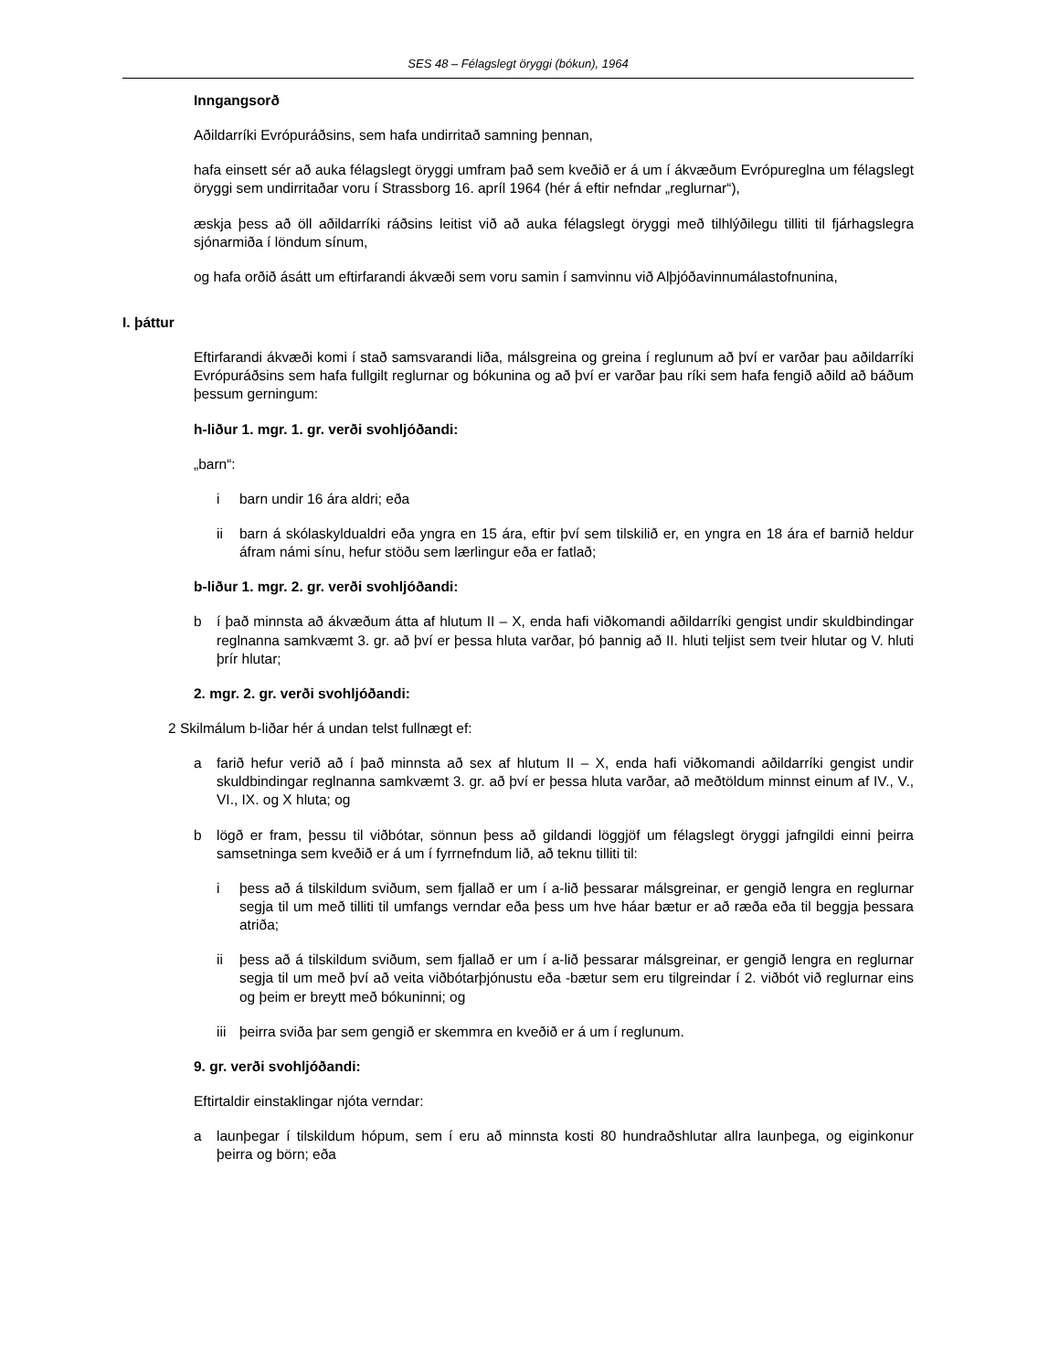SES 48 – Félagslegt öryggi (bókun), 1964
Inngangsorð
Aðildarríki Evrópuráðsins, sem hafa undirritað samning þennan,
hafa einsett sér að auka félagslegt öryggi umfram það sem kveðið er á um í ákvæðum Evrópureglna um félagslegt öryggi sem undirritaðar voru í Strassborg 16. apríl 1964 (hér á eftir nefndar „reglurnar“),
æskja þess að öll aðildarríki ráðsins leitist við að auka félagslegt öryggi með tilhlýðilegu tilliti til fjárhagslegra sjónarmiða í löndum sínum,
og hafa orðið ásátt um eftirfarandi ákvæði sem voru samin í samvinnu við Alþjóðavinnumálastofnunina,
I. þáttur
Eftirfarandi ákvæði komi í stað samsvarandi liða, málsgreina og greina í reglunum að því er varðar þau aðildarríki Evrópuráðsins sem hafa fullgilt reglurnar og bókunina og að því er varðar þau ríki sem hafa fengið aðild að báðum þessum gerningum:
h-liður 1. mgr. 1. gr. verði svohljóðandi:
„barn“:
i barn undir 16 ára aldri; eða
ii barn á skólaskyldualdri eða yngra en 15 ára, eftir því sem tilskilið er, en yngra en 18 ára ef barnið heldur áfram námi sínu, hefur stöðu sem lærlingur eða er fatlað;
b-liður 1. mgr. 2. gr. verði svohljóðandi:
b í það minnsta að ákvæðum átta af hlutum II – X, enda hafi viðkomandi aðildarríki gengist undir skuldbindingar reglnanna samkvæmt 3. gr. að því er þessa hluta varðar, þó þannig að II. hluti teljist sem tveir hlutar og V. hluti þrír hlutar;
2. mgr. 2. gr. verði svohljóðandi:
2 Skilmálum b-liðar hér á undan telst fullnægt ef:
a farið hefur verið að í það minnsta að sex af hlutum II – X, enda hafi viðkomandi aðildarríki gengist undir skuldbindingar reglnanna samkvæmt 3. gr. að því er þessa hluta varðar, að meðtöldum minnst einum af IV., V., VI., IX. og X hluta; og
b lögð er fram, þessu til viðbótar, sönnun þess að gildandi löggjöf um félagslegt öryggi jafngildi einni þeirra samsetninga sem kveðið er á um í fyrrnefndum lið, að teknu tilliti til:
i þess að á tilskildum sviðum, sem fjallað er um í a-lið þessarar málsgreinar, er gengið lengra en reglurnar segja til um með tilliti til umfangs verndar eða þess um hve háar bætur er að ræða eða til beggja þessara atriða;
ii þess að á tilskildum sviðum, sem fjallað er um í a-lið þessarar málsgreinar, er gengið lengra en reglurnar segja til um með því að veita viðbótarþjónustu eða -bætur sem eru tilgreindar í 2. viðbót við reglurnar eins og þeim er breytt með bókuninni; og
iii þeirra sviða þar sem gengið er skemmra en kveðið er á um í reglunum.
9. gr. verði svohljóðandi:
Eftirtaldir einstaklingar njóta verndar:
a launþegar í tilskildum hópum, sem í eru að minnsta kosti 80 hundraðshlutar allra launþega, og eiginkonur þeirra og börn; eða